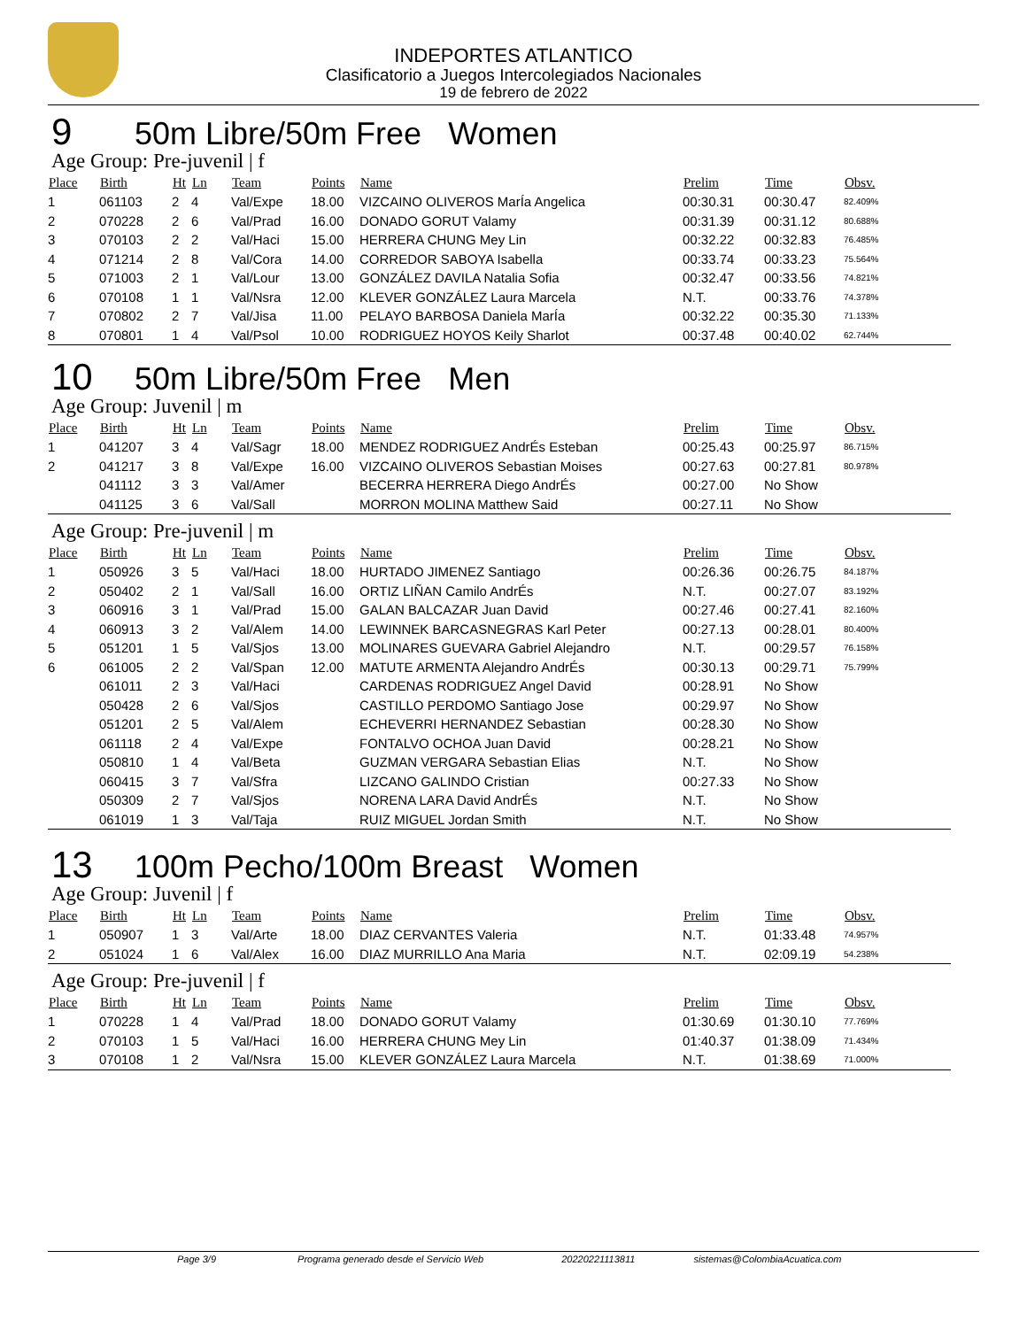INDEPORTES ATLANTICO
Clasificatorio a Juegos Intercolegiados Nacionales
19 de febrero de 2022
9 50m Libre/50m Free Women
Age Group: Pre-juvenil | f
| Place | Birth | Ht | Ln | Team | Points | Name | Prelim | Time | Obsv. |
| --- | --- | --- | --- | --- | --- | --- | --- | --- | --- |
| 1 | 061103 | 2 | 4 | Val/Expe | 18.00 | VIZCAINO OLIVEROS MarÍa Angelica | 00:30.31 | 00:30.47 | 82.409% |
| 2 | 070228 | 2 | 6 | Val/Prad | 16.00 | DONADO GORUT Valamy | 00:31.39 | 00:31.12 | 80.688% |
| 3 | 070103 | 2 | 2 | Val/Haci | 15.00 | HERRERA CHUNG Mey Lin | 00:32.22 | 00:32.83 | 76.485% |
| 4 | 071214 | 2 | 8 | Val/Cora | 14.00 | CORREDOR SABOYA Isabella | 00:33.74 | 00:33.23 | 75.564% |
| 5 | 071003 | 2 | 1 | Val/Lour | 13.00 | GONZÁLEZ DAVILA Natalia Sofia | 00:32.47 | 00:33.56 | 74.821% |
| 6 | 070108 | 1 | 1 | Val/Nsra | 12.00 | KLEVER GONZÁLEZ Laura Marcela | N.T. | 00:33.76 | 74.378% |
| 7 | 070802 | 2 | 7 | Val/Jisa | 11.00 | PELAYO BARBOSA Daniela MarÍa | 00:32.22 | 00:35.30 | 71.133% |
| 8 | 070801 | 1 | 4 | Val/Psol | 10.00 | RODRIGUEZ HOYOS Keily Sharlot | 00:37.48 | 00:40.02 | 62.744% |
10 50m Libre/50m Free Men
Age Group: Juvenil | m
| Place | Birth | Ht | Ln | Team | Points | Name | Prelim | Time | Obsv. |
| --- | --- | --- | --- | --- | --- | --- | --- | --- | --- |
| 1 | 041207 | 3 | 4 | Val/Sagr | 18.00 | MENDEZ RODRIGUEZ AndrÉs Esteban | 00:25.43 | 00:25.97 | 86.715% |
| 2 | 041217 | 3 | 8 | Val/Expe | 16.00 | VIZCAINO OLIVEROS Sebastian Moises | 00:27.63 | 00:27.81 | 80.978% |
| | 041112 | 3 | 3 | Val/Amer | | BECERRA HERRERA Diego AndrÉs | 00:27.00 | No Show | |
| | 041125 | 3 | 6 | Val/Sall | | MORRON MOLINA Matthew Said | 00:27.11 | No Show | |
Age Group: Pre-juvenil | m
| Place | Birth | Ht | Ln | Team | Points | Name | Prelim | Time | Obsv. |
| --- | --- | --- | --- | --- | --- | --- | --- | --- | --- |
| 1 | 050926 | 3 | 5 | Val/Haci | 18.00 | HURTADO JIMENEZ Santiago | 00:26.36 | 00:26.75 | 84.187% |
| 2 | 050402 | 2 | 1 | Val/Sall | 16.00 | ORTIZ LIÑAN Camilo AndrÉs | N.T. | 00:27.07 | 83.192% |
| 3 | 060916 | 3 | 1 | Val/Prad | 15.00 | GALAN BALCAZAR Juan David | 00:27.46 | 00:27.41 | 82.160% |
| 4 | 060913 | 3 | 2 | Val/Alem | 14.00 | LEWINNEK BARCASNEGRAS Karl Peter | 00:27.13 | 00:28.01 | 80.400% |
| 5 | 051201 | 1 | 5 | Val/Sjos | 13.00 | MOLINARES GUEVARA Gabriel Alejandro | N.T. | 00:29.57 | 76.158% |
| 6 | 061005 | 2 | 2 | Val/Span | 12.00 | MATUTE ARMENTA Alejandro AndrÉs | 00:30.13 | 00:29.71 | 75.799% |
| | 061011 | 2 | 3 | Val/Haci | | CARDENAS RODRIGUEZ Angel David | 00:28.91 | No Show | |
| | 050428 | 2 | 6 | Val/Sjos | | CASTILLO PERDOMO Santiago Jose | 00:29.97 | No Show | |
| | 051201 | 2 | 5 | Val/Alem | | ECHEVERRI HERNANDEZ Sebastian | 00:28.30 | No Show | |
| | 061118 | 2 | 4 | Val/Expe | | FONTALVO OCHOA Juan David | 00:28.21 | No Show | |
| | 050810 | 1 | 4 | Val/Beta | | GUZMAN VERGARA Sebastian Elias | N.T. | No Show | |
| | 060415 | 3 | 7 | Val/Sfra | | LIZCANO GALINDO Cristian | 00:27.33 | No Show | |
| | 050309 | 2 | 7 | Val/Sjos | | NORENA LARA David AndrÉs | N.T. | No Show | |
| | 061019 | 1 | 3 | Val/Taja | | RUIZ MIGUEL Jordan Smith | N.T. | No Show | |
13 100m Pecho/100m Breast Women
Age Group: Juvenil | f
| Place | Birth | Ht | Ln | Team | Points | Name | Prelim | Time | Obsv. |
| --- | --- | --- | --- | --- | --- | --- | --- | --- | --- |
| 1 | 050907 | 1 | 3 | Val/Arte | 18.00 | DIAZ CERVANTES Valeria | N.T. | 01:33.48 | 74.957% |
| 2 | 051024 | 1 | 6 | Val/Alex | 16.00 | DIAZ MURRILLO Ana Maria | N.T. | 02:09.19 | 54.238% |
Age Group: Pre-juvenil | f
| Place | Birth | Ht | Ln | Team | Points | Name | Prelim | Time | Obsv. |
| --- | --- | --- | --- | --- | --- | --- | --- | --- | --- |
| 1 | 070228 | 1 | 4 | Val/Prad | 18.00 | DONADO GORUT Valamy | 01:30.69 | 01:30.10 | 77.769% |
| 2 | 070103 | 1 | 5 | Val/Haci | 16.00 | HERRERA CHUNG Mey Lin | 01:40.37 | 01:38.09 | 71.434% |
| 3 | 070108 | 1 | 2 | Val/Nsra | 15.00 | KLEVER GONZÁLEZ Laura Marcela | N.T. | 01:38.69 | 71.000% |
Page 3/9 Programa generado desde el Servicio Web 20220221113811 sistemas@ColombiaAcuatica.com